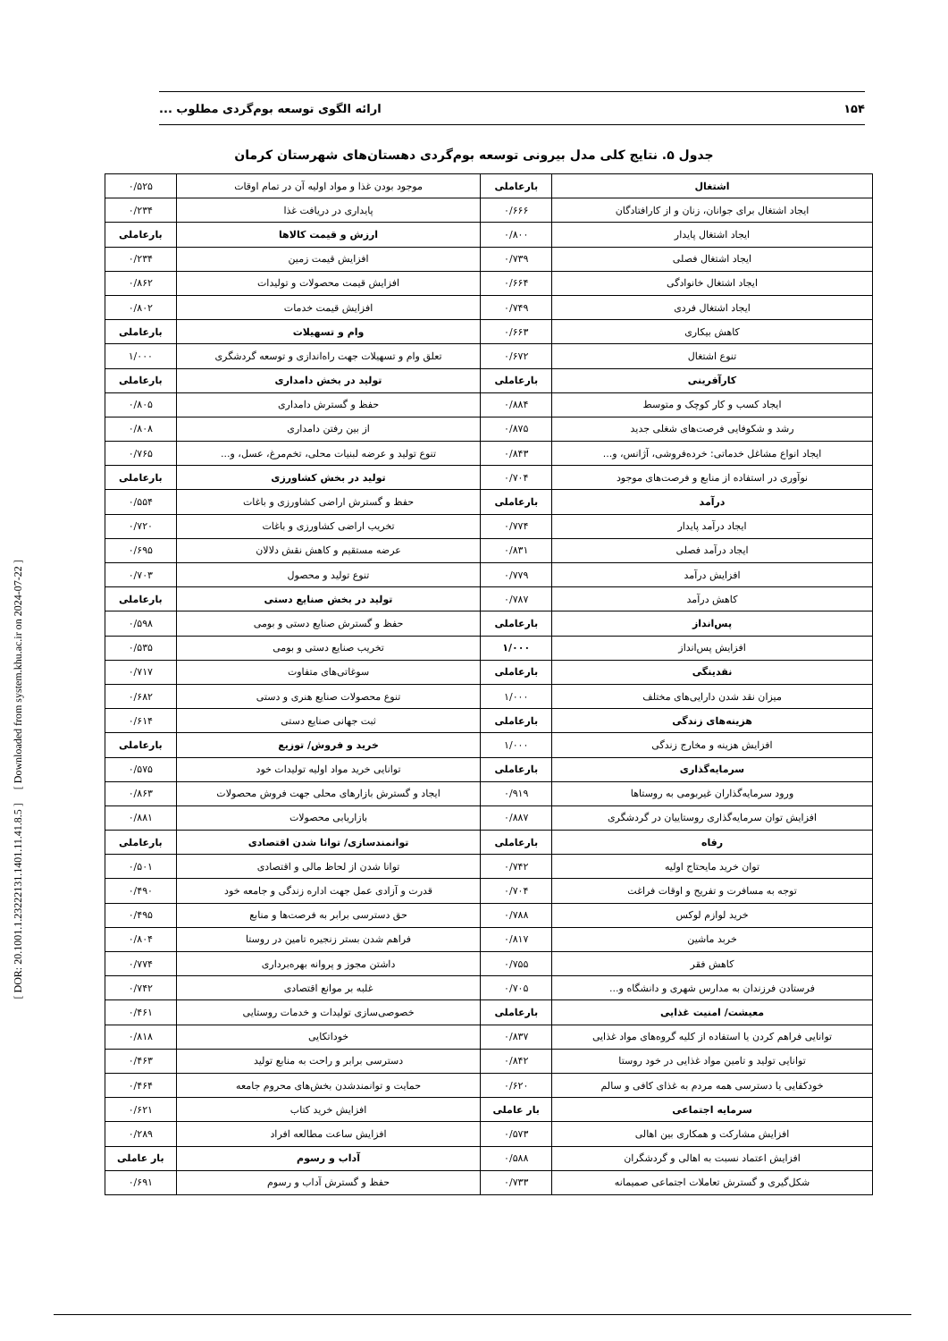۱۵۴ ارائه الگوی توسعه بوم‌گردی مطلوب ...
[ DOR: 20.1001.1.23222131.1401.11.41.8.5 ] [ Downloaded from system.khu.ac.ir on 2024-07-22 ]
جدول ۵. نتایج کلی مدل بیرونی توسعه بوم‌گردی دهستان‌های شهرستان کرمان
| اشتغال | بارعاملی | موجود بودن غذا و مواد اولیه آن در تمام اوقات | ۰/۵۲۵ |
| ایجاد اشتغال برای جوانان، زنان و از کارافتادگان | ۰/۶۶۶ | پایداری در دریافت غذا | ۰/۲۳۴ |
| ایجاد اشتغال پایدار | ۰/۸۰۰ | ارزش و قیمت کالاها | بارعاملی |
| ایجاد اشتغال فصلی | ۰/۷۳۹ | افزایش قیمت زمین | ۰/۲۳۴ |
| ایجاد اشتغال خانوادگی | ۰/۶۶۴ | افزایش قیمت محصولات و تولیدات | ۰/۸۶۲ |
| ایجاد اشتغال فردی | ۰/۷۴۹ | افزایش قیمت خدمات | ۰/۸۰۲ |
| کاهش بیکاری | ۰/۶۶۳ | وام و تسهیلات | بارعاملی |
| تنوع اشتغال | ۰/۶۷۲ | تعلق وام و تسهیلات جهت راه‌اندازی و توسعه گردشگری | ۱/۰۰۰ |
| کارآفرینی | بارعاملی | تولید در بخش دامداری | بارعاملی |
| ایجاد کسب و کار کوچک و متوسط | ۰/۸۸۴ | حفظ و گسترش دامداری | ۰/۸۰۵ |
| رشد و شکوفایی فرصت‌های شغلی جدید | ۰/۸۷۵ | از بین رفتن دامداری | ۰/۸۰۸ |
| ایجاد انواع مشاغل خدماتی: خرده‌فروشی، آژانس، و... | ۰/۸۴۳ | تنوع تولید و عرضه لبنیات محلی، تخم‌مرغ، عسل، و... | ۰/۷۶۵ |
| نوآوری در استفاده از منابع و فرصت‌های موجود | ۰/۷۰۴ | تولید در بخش کشاورزی | بارعاملی |
| درآمد | بارعاملی | حفظ و گسترش اراضی کشاورزی و باغات | ۰/۵۵۴ |
| ایجاد درآمد پایدار | ۰/۷۷۴ | تخریب اراضی کشاورزی و باغات | ۰/۷۲۰ |
| ایجاد درآمد فصلی | ۰/۸۳۱ | عرضه مستقیم و کاهش نقش دلالان | ۰/۶۹۵ |
| افزایش درآمد | ۰/۷۷۹ | تنوع تولید و محصول | ۰/۷۰۳ |
| کاهش درآمد | ۰/۷۸۷ | تولید در بخش صنایع دستی | بارعاملی |
| پس‌انداز | بارعاملی | حفظ و گسترش صنایع دستی و بومی | ۰/۵۹۸ |
| افزایش پس‌انداز | ۱/۰۰۰ | تخریب صنایع دستی و بومی | ۰/۵۳۵ |
| نقدینگی | بارعاملی | سوغاتی‌های متفاوت | ۰/۷۱۷ |
| میزان نقد شدن دارایی‌های مختلف | ۱/۰۰۰ | تنوع محصولات صنایع هنری و دستی | ۰/۶۸۲ |
| هزینه‌های زندگی | بارعاملی | ثبت جهانی صنایع دستی | ۰/۶۱۴ |
| افزایش هزینه و مخارج زندگی | ۱/۰۰۰ | خرید و فروش/ توزیع | بارعاملی |
| سرمایه‌گذاری | بارعاملی | توانایی خرید مواد اولیه تولیدات خود | ۰/۵۷۵ |
| ورود سرمایه‌گذاران غیربومی به روستاها | ۰/۹۱۹ | ایجاد و گسترش بازارهای محلی جهت فروش محصولات | ۰/۸۶۳ |
| افزایش توان سرمایه‌گذاری روستاییان در گردشگری | ۰/۸۸۷ | بازاریابی محصولات | ۰/۸۸۱ |
| رفاه | بارعاملی | توانمندسازی/ توانا شدن اقتصادی | بارعاملی |
| توان خرید مایحتاج اولیه | ۰/۷۴۲ | توانا شدن از لحاظ مالی و اقتصادی | ۰/۵۰۱ |
| توجه به مسافرت و تفریح و اوقات فراغت | ۰/۷۰۴ | قدرت و آزادی عمل جهت اداره زندگی و جامعه خود | ۰/۴۹۰ |
| خرید لوازم لوکس | ۰/۷۸۸ | حق دسترسی برابر به فرصت‌ها و منابع | ۰/۴۹۵ |
| خربد ماشین | ۰/۸۱۷ | فراهم شدن بستر زنجیره تامین در روستا | ۰/۸۰۴ |
| کاهش فقر | ۰/۷۵۵ | داشتن مجوز و پروانه بهره‌برداری | ۰/۷۷۴ |
| فرستادن فرزندان به مدارس شهری و دانشگاه و... | ۰/۷۰۵ | غلبه بر موانع اقتصادی | ۰/۷۴۲ |
| معیشت/ امنیت غذایی | بارعاملی | خصوصی‌سازی تولیدات و خدمات روستایی | ۰/۴۶۱ |
| توانایی فراهم کردن یا استفاده از کلیه گروه‌های مواد غذایی | ۰/۸۳۷ | خوداتکایی | ۰/۸۱۸ |
| توانایی تولید و تامین مواد غذایی در خود روستا | ۰/۸۴۲ | دسترسی برابر و راحت به منابع تولید | ۰/۴۶۳ |
| خودکفایی یا دسترسی همه مردم به غذای کافی و سالم | ۰/۶۲۰ | حمایت و توانمندشدن بخش‌های محروم جامعه | ۰/۴۶۴ |
| سرمایه اجتماعی | بار عاملی | افزایش خرید کتاب | ۰/۶۲۱ |
| افزایش مشارکت و همکاری بین اهالی | ۰/۵۷۳ | افزایش ساعت مطالعه افراد | ۰/۲۸۹ |
| افزایش اعتماد نسبت به اهالی و گردشگران | ۰/۵۸۸ | آداب و رسوم | بار عاملی |
| شکل‌گیری و گسترش تعاملات اجتماعی صمیمانه | ۰/۷۳۳ | حفظ و گسترش آداب و رسوم | ۰/۶۹۱ |